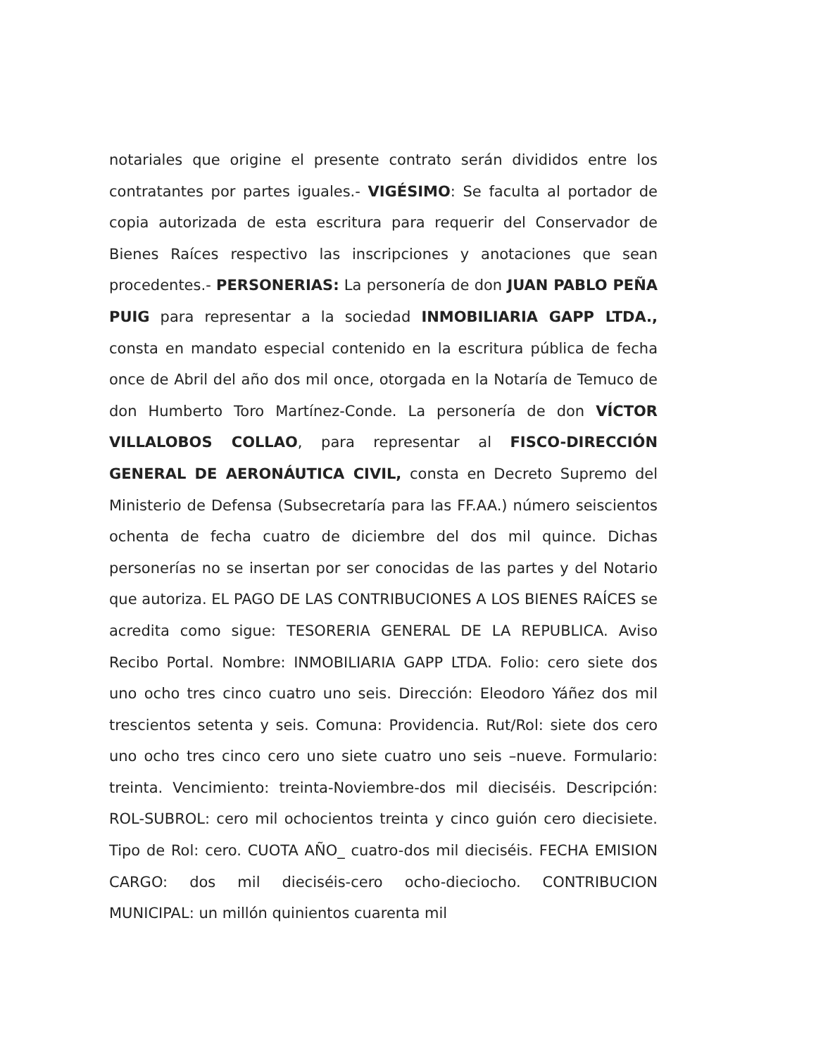notariales que origine el presente contrato serán divididos entre los contratantes por partes iguales.- VIGÉSIMO: Se faculta al portador de copia autorizada de esta escritura para requerir del Conservador de Bienes Raíces respectivo las inscripciones y anotaciones que sean procedentes.- PERSONERIAS: La personería de don JUAN PABLO PEÑA PUIG para representar a la sociedad INMOBILIARIA GAPP LTDA., consta en mandato especial contenido en la escritura pública de fecha once de Abril del año dos mil once, otorgada en la Notaría de Temuco de don Humberto Toro Martínez-Conde. La personería de don VÍCTOR VILLALOBOS COLLAO, para representar al FISCO-DIRECCIÓN GENERAL DE AERONÁUTICA CIVIL, consta en Decreto Supremo del Ministerio de Defensa (Subsecretaría para las FF.AA.) número seiscientos ochenta de fecha cuatro de diciembre del dos mil quince. Dichas personerías no se insertan por ser conocidas de las partes y del Notario que autoriza. EL PAGO DE LAS CONTRIBUCIONES A LOS BIENES RAÍCES se acredita como sigue: TESORERIA GENERAL DE LA REPUBLICA. Aviso Recibo Portal. Nombre: INMOBILIARIA GAPP LTDA. Folio: cero siete dos uno ocho tres cinco cuatro uno seis. Dirección: Eleodoro Yáñez dos mil trescientos setenta y seis. Comuna: Providencia. Rut/Rol: siete dos cero uno ocho tres cinco cero uno siete cuatro uno seis –nueve. Formulario: treinta. Vencimiento: treinta-Noviembre-dos mil dieciséis. Descripción: ROL-SUBROL: cero mil ochocientos treinta y cinco guión cero diecisiete. Tipo de Rol: cero. CUOTA AÑO_ cuatro-dos mil dieciséis. FECHA EMISION CARGO: dos mil dieciséis-cero ocho-dieciocho. CONTRIBUCION MUNICIPAL: un millón quinientos cuarenta mil